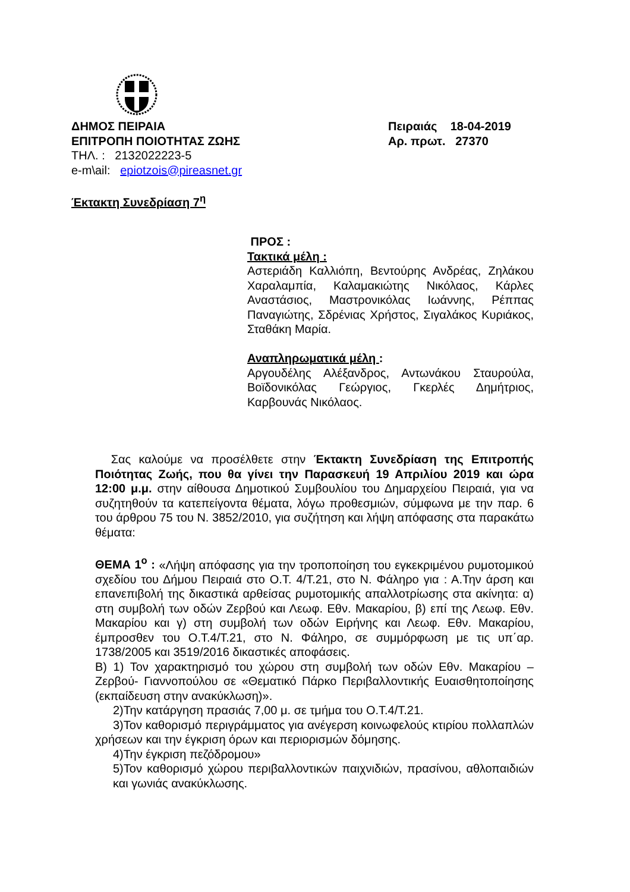ΔΗΜΟΣ ΠΕΙΡΑΙΑ
ΕΠΙΤΡΟΠΗ ΠΟΙΟΤΗΤΑΣ ΖΩΗΣ
ΤΗΛ. : 2132022223-5
e-m\ail: epiotzois@pireasnet.gr
Πειραιάς 18-04-2019
Αρ. πρωτ. 27370
Έκτακτη Συνεδρίαση 7<sup>η</sup>
ΠΡΟΣ :
Τακτικά μέλη :
Αστεριάδη Καλλιόπη, Βεντούρης Ανδρέας, Ζηλάκου Χαραλαμπία, Καλαμακιώτης Νικόλαος, Κάρλες Αναστάσιος, Μαστρονικόλας Ιωάννης, Ρέππας Παναγιώτης, Σδρένιας Χρήστος, Σιγαλάκος Κυριάκος, Σταθάκη Μαρία.
Αναπληρωματικά μέλη :
Αργουδέλης Αλέξανδρος, Αντωνάκου Σταυρούλα, Βοϊδονικόλας Γεώργιος, Γκερλές Δημήτριος, Καρβουνάς Νικόλαος.
Σας καλούμε να προσέλθετε στην Έκτακτη Συνεδρίαση της Επιτροπής Ποιότητας Ζωής, που θα γίνει την Παρασκευή 19 Απριλίου 2019 και ώρα 12:00 μ.μ. στην αίθουσα Δημοτικού Συμβουλίου του Δημαρχείου Πειραιά, για να συζητηθούν τα κατεπείγοντα θέματα, λόγω προθεσμιών, σύμφωνα με την παρ. 6 του άρθρου 75 του Ν. 3852/2010, για συζήτηση και λήψη απόφασης στα παρακάτω θέματα:
ΘΕΜΑ 1<sup>ο</sup> : «Λήψη απόφασης για την τροποποίηση του εγκεκριμένου ρυμοτομικού σχεδίου του Δήμου Πειραιά στο Ο.Τ. 4/Τ.21, στο Ν. Φάληρο για : Α.Την άρση και επανεπιβολή της δικαστικά αρθείσας ρυμοτομικής απαλλοτρίωσης στα ακίνητα: α) στη συμβολή των οδών Ζερβού και Λεωφ. Εθν. Μακαρίου, β) επί της Λεωφ. Εθν. Μακαρίου και γ) στη συμβολή των οδών Ειρήνης και Λεωφ. Εθν. Μακαρίου, έμπροσθεν του Ο.Τ.4/Τ.21, στο Ν. Φάληρο, σε συμμόρφωση με τις υπ΄αρ. 1738/2005 και 3519/2016 δικαστικές αποφάσεις.
Β) 1) Τον χαρακτηρισμό του χώρου στη συμβολή των οδών Εθν. Μακαρίου – Ζερβού- Γιαννοπούλου σε «Θεματικό Πάρκο Περιβαλλοντικής Ευαισθητοποίησης (εκπαίδευση στην ανακύκλωση)».
2)Την κατάργηση πρασιάς 7,00 μ. σε τμήμα του Ο.Τ.4/Τ.21.
3)Τον καθορισμό περιγράμματος για ανέγερση κοινωφελούς κτιρίου πολλαπλών χρήσεων και την έγκριση όρων και περιορισμών δόμησης.
4)Την έγκριση πεζόδρομου»
5)Τον καθορισμό χώρου περιβαλλοντικών παιχνιδιών, πρασίνου, αθλοπαιδιών και γωνιάς ανακύκλωσης.